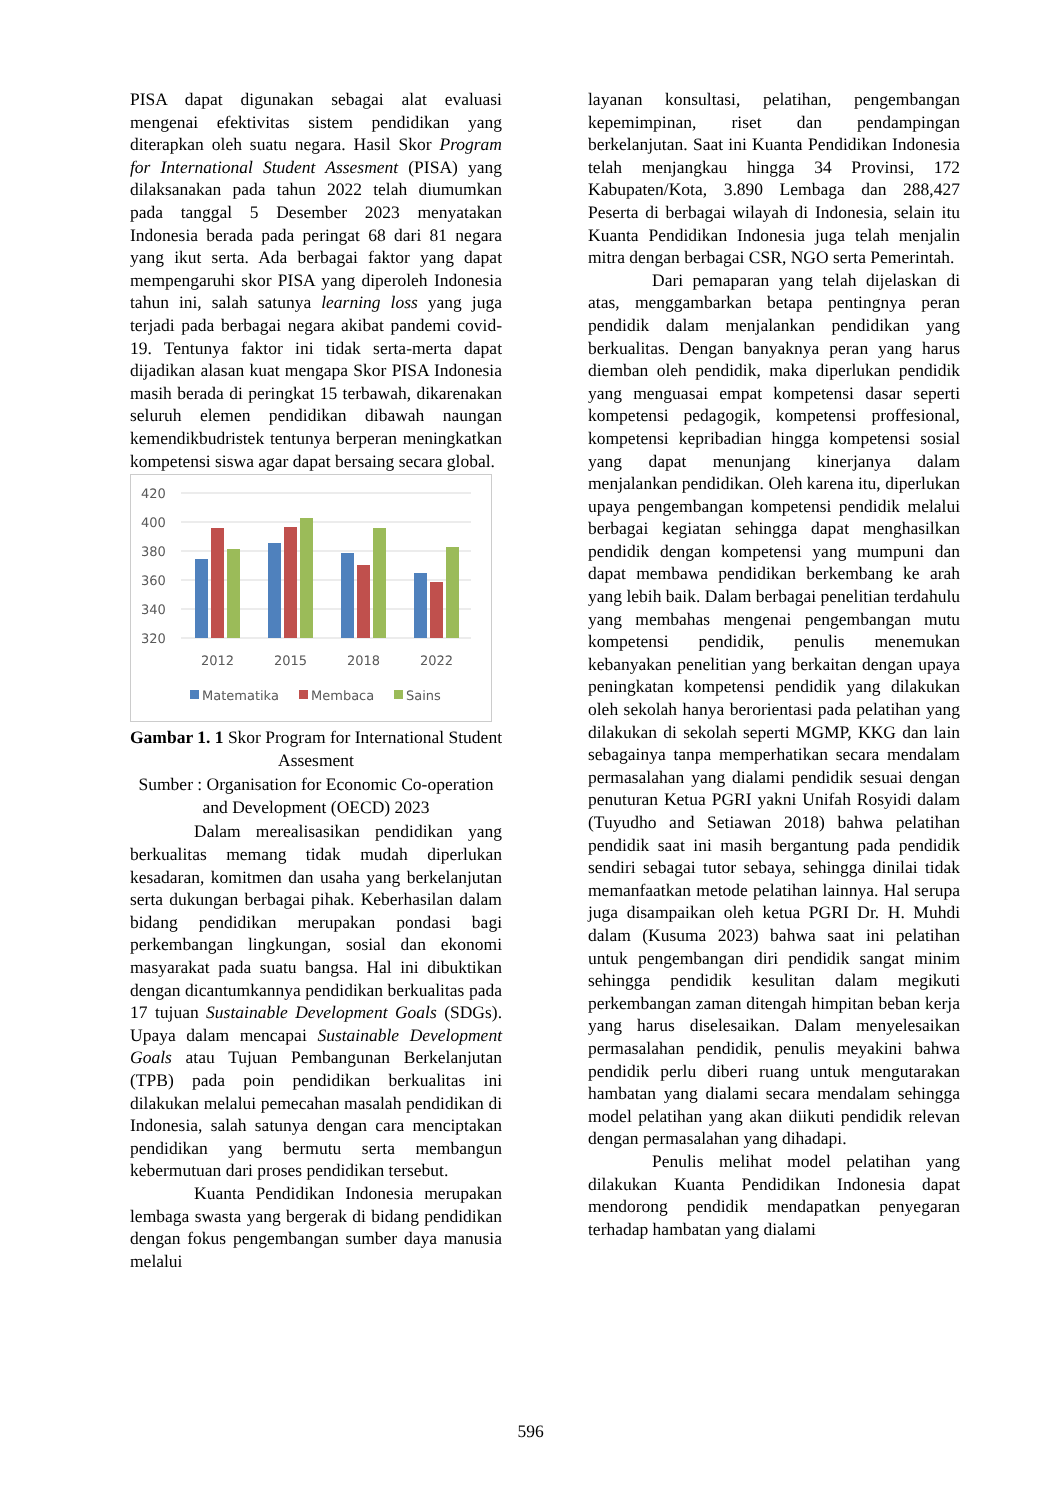PISA dapat digunakan sebagai alat evaluasi mengenai efektivitas sistem pendidikan yang diterapkan oleh suatu negara. Hasil Skor Program for International Student Assesment (PISA) yang dilaksanakan pada tahun 2022 telah diumumkan pada tanggal 5 Desember 2023 menyatakan Indonesia berada pada peringat 68 dari 81 negara yang ikut serta. Ada berbagai faktor yang dapat mempengaruhi skor PISA yang diperoleh Indonesia tahun ini, salah satunya learning loss yang juga terjadi pada berbagai negara akibat pandemi covid-19. Tentunya faktor ini tidak serta-merta dapat dijadikan alasan kuat mengapa Skor PISA Indonesia masih berada di peringkat 15 terbawah, dikarenakan seluruh elemen pendidikan dibawah naungan kemendikbudristek tentunya berperan meningkatkan kompetensi siswa agar dapat bersaing secara global.
420
400
380
360
340
320
2012
2015
2018
2022
Matematika
Membaca
Sains
Gambar 1. 1 Skor Program for International Student Assesment
Sumber : Organisation for Economic Co-operation and Development (OECD) 2023
Dalam merealisasikan pendidikan yang berkualitas memang tidak mudah diperlukan kesadaran, komitmen dan usaha yang berkelanjutan serta dukungan berbagai pihak. Keberhasilan dalam bidang pendidikan merupakan pondasi bagi perkembangan lingkungan, sosial dan ekonomi masyarakat pada suatu bangsa. Hal ini dibuktikan dengan dicantumkannya pendidikan berkualitas pada 17 tujuan Sustainable Development Goals (SDGs). Upaya dalam mencapai Sustainable Development Goals atau Tujuan Pembangunan Berkelanjutan (TPB) pada poin pendidikan berkualitas ini dilakukan melalui pemecahan masalah pendidikan di Indonesia, salah satunya dengan cara menciptakan pendidikan yang bermutu serta membangun kebermutuan dari proses pendidikan tersebut.
Kuanta Pendidikan Indonesia merupakan lembaga swasta yang bergerak di bidang pendidikan dengan fokus pengembangan sumber daya manusia melalui
layanan konsultasi, pelatihan, pengembangan kepemimpinan, riset dan pendampingan berkelanjutan. Saat ini Kuanta Pendidikan Indonesia telah menjangkau hingga 34 Provinsi, 172 Kabupaten/Kota, 3.890 Lembaga dan 288,427 Peserta di berbagai wilayah di Indonesia, selain itu Kuanta Pendidikan Indonesia juga telah menjalin mitra dengan berbagai CSR, NGO serta Pemerintah.
Dari pemaparan yang telah dijelaskan di atas, menggambarkan betapa pentingnya peran pendidik dalam menjalankan pendidikan yang berkualitas. Dengan banyaknya peran yang harus diemban oleh pendidik, maka diperlukan pendidik yang menguasai empat kompetensi dasar seperti kompetensi pedagogik, kompetensi proffesional, kompetensi kepribadian hingga kompetensi sosial yang dapat menunjang kinerjanya dalam menjalankan pendidikan. Oleh karena itu, diperlukan upaya pengembangan kompetensi pendidik melalui berbagai kegiatan sehingga dapat menghasilkan pendidik dengan kompetensi yang mumpuni dan dapat membawa pendidikan berkembang ke arah yang lebih baik. Dalam berbagai penelitian terdahulu yang membahas mengenai pengembangan mutu kompetensi pendidik, penulis menemukan kebanyakan penelitian yang berkaitan dengan upaya peningkatan kompetensi pendidik yang dilakukan oleh sekolah hanya berorientasi pada pelatihan yang dilakukan di sekolah seperti MGMP, KKG dan lain sebagainya tanpa memperhatikan secara mendalam permasalahan yang dialami pendidik sesuai dengan penuturan Ketua PGRI yakni Unifah Rosyidi dalam (Tuyudho and Setiawan 2018) bahwa pelatihan pendidik saat ini masih bergantung pada pendidik sendiri sebagai tutor sebaya, sehingga dinilai tidak memanfaatkan metode pelatihan lainnya. Hal serupa juga disampaikan oleh ketua PGRI Dr. H. Muhdi dalam (Kusuma 2023) bahwa saat ini pelatihan untuk pengembangan diri pendidik sangat minim sehingga pendidik kesulitan dalam megikuti perkembangan zaman ditengah himpitan beban kerja yang harus diselesaikan. Dalam menyelesaikan permasalahan pendidik, penulis meyakini bahwa pendidik perlu diberi ruang untuk mengutarakan hambatan yang dialami secara mendalam sehingga model pelatihan yang akan diikuti pendidik relevan dengan permasalahan yang dihadapi.
Penulis melihat model pelatihan yang dilakukan Kuanta Pendidikan Indonesia dapat mendorong pendidik mendapatkan penyegaran terhadap hambatan yang dialami
596